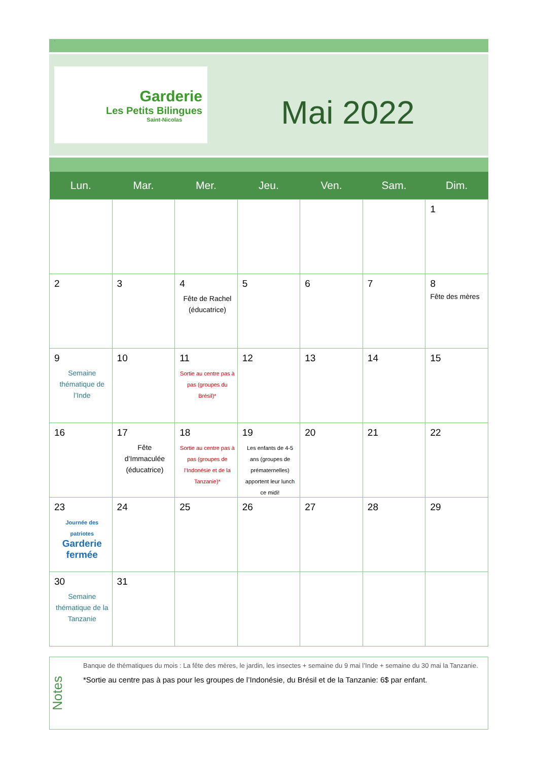·
Garderie
Les Petits Bilingues
Saint-Nicolas
Mai 2022
| Lun. | Mar. | Mer. | Jeu. | Ven. | Sam. | Dim. |
| --- | --- | --- | --- | --- | --- | --- |
| | | | | | | 1 |
| 2 | 3 | 4 Fête de Rachel (éducatrice) | 5 | 6 | 7 | 8 Fête des mères |
| 9 Semaine thématique de l’Inde | 10 | 11 Sortie au centre pas à pas (groupes du Brésil)* | 12 | 13 | 14 | 15 |
| 16 | 17 Fête d’Immaculée (éducatrice) | 18 Sortie au centre pas à pas (groupes de l’Indonésie et de la Tanzanie)* | 19 Les enfants de 4-5 ans (groupes de prématernelles) apportent leur lunch ce midi! | 20 | 21 | 22 |
| 23 Journée des patriotes Garderie fermée | 24 | 25 | 26 | 27 | 28 | 29 |
| 30 Semaine thématique de la Tanzanie | 31 | | | | | |
Notes
Banque de thématiques du mois : La fête des mères, le jardin, les insectes + semaine du 9 mai l’Inde + semaine du 30 mai la Tanzanie.
*Sortie au centre pas à pas pour les groupes de l’Indonésie, du Brésil et de la Tanzanie: 6$ par enfant.